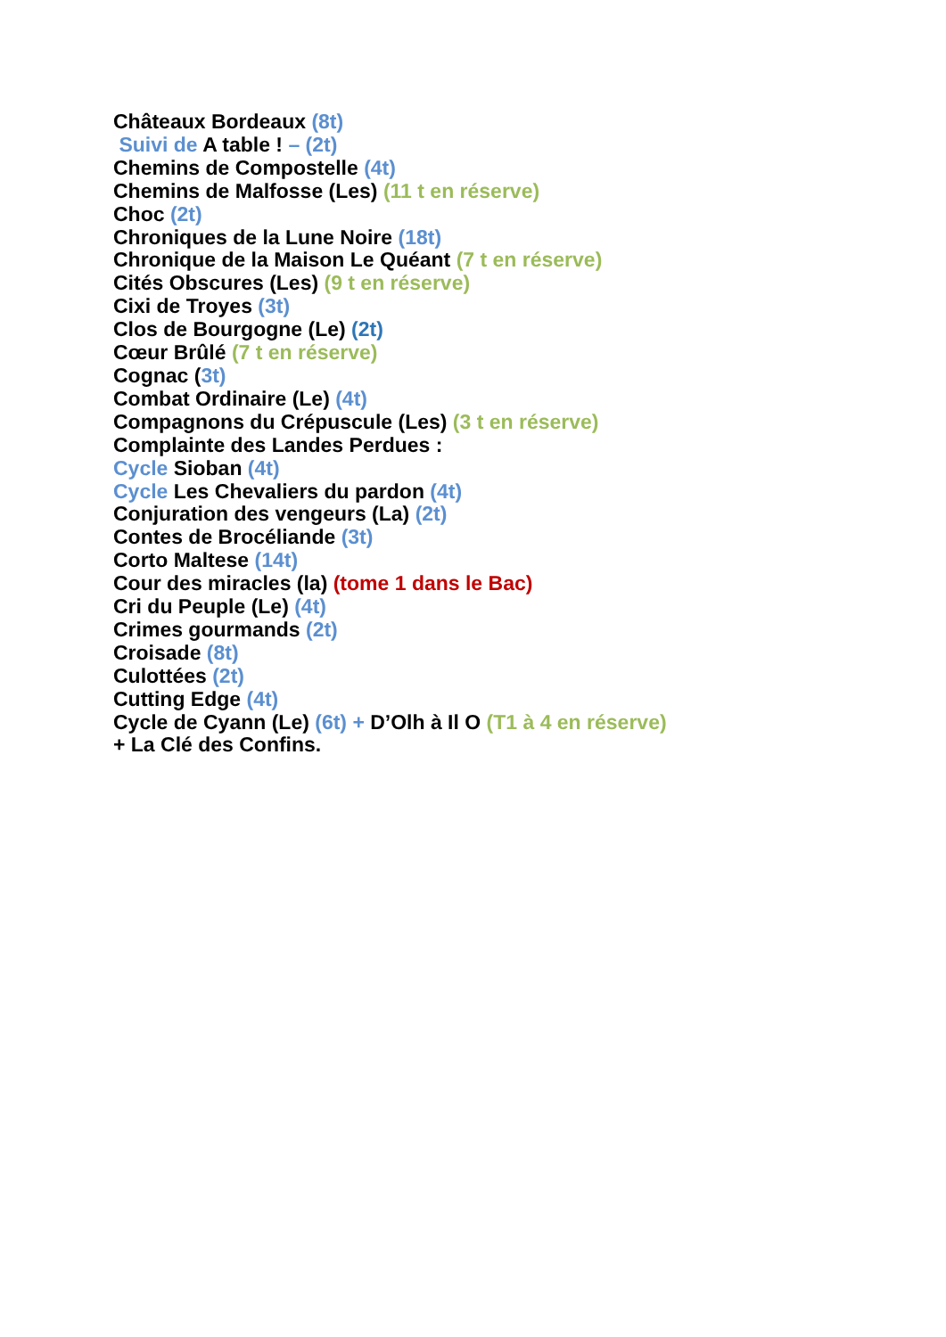Châteaux Bordeaux (8t)
Suivi de A table ! – (2t)
Chemins de Compostelle (4t)
Chemins de Malfosse (Les) (11 t en réserve)
Choc (2t)
Chroniques de la Lune Noire (18t)
Chronique de la Maison Le Quéant (7 t en réserve)
Cités Obscures (Les) (9 t en réserve)
Cixi de Troyes (3t)
Clos de Bourgogne (Le) (2t)
Cœur Brûlé (7 t en réserve)
Cognac (3t)
Combat Ordinaire (Le) (4t)
Compagnons du Crépuscule (Les) (3 t en réserve)
Complainte des Landes Perdues :
Cycle Sioban (4t)
Cycle Les Chevaliers du pardon (4t)
Conjuration des vengeurs (La) (2t)
Contes de Brocéliande (3t)
Corto Maltese (14t)
Cour des miracles (la) (tome 1 dans le Bac)
Cri du Peuple (Le) (4t)
Crimes gourmands (2t)
Croisade (8t)
Culottées (2t)
Cutting Edge (4t)
Cycle de Cyann (Le) (6t) + D’Olh à Il O (T1 à 4 en réserve)
+ La Clé des Confins.